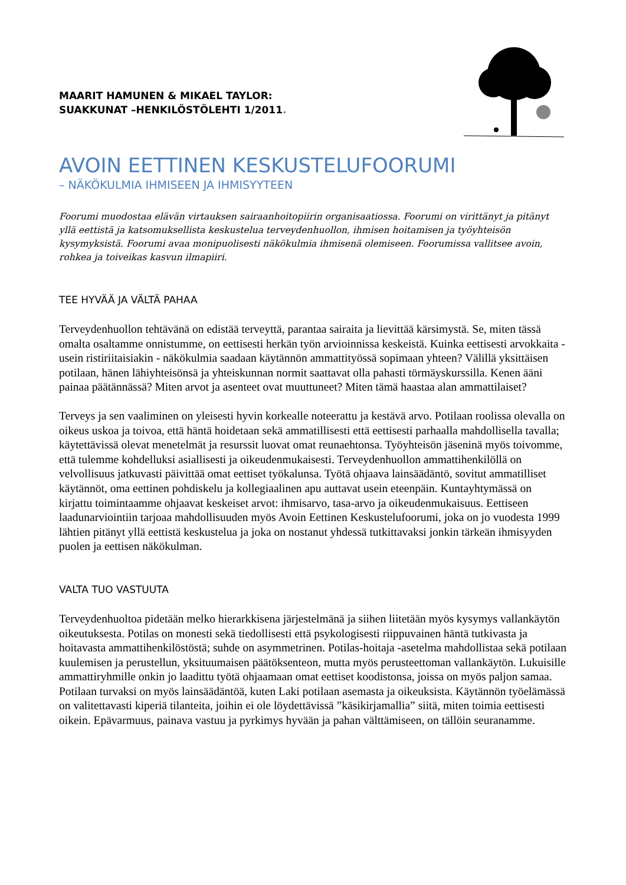MAARIT HAMUNEN & MIKAEL TAYLOR:
SUAKKUNAT –HENKILÖSTÖLEHTI 1/2011.
AVOIN EETTINEN KESKUSTELUFOORUMI
– NÄKÖKULMIA IHMISEEN JA IHMISYYTEEN
Foorumi muodostaa elävän virtauksen sairaanhoitopiirin organisaatiossa. Foorumi on virittänyt ja pitänyt yllä eettistä ja katsomuksellista keskustelua terveydenhuollon, ihmisen hoitamisen ja työyhteisön kysymyksistä. Foorumi avaa monipuolisesti näkökulmia ihmisenä olemiseen. Foorumissa vallitsee avoin, rohkea ja toiveikas kasvun ilmapiiri.
TEE HYVÄÄ JA VÄLTÄ PAHAA
Terveydenhuollon tehtävänä on edistää terveyttä, parantaa sairaita ja lievittää kärsimystä. Se, miten tässä omalta osaltamme onnistumme, on eettisesti herkän työn arvioinnissa keskeistä. Kuinka eettisesti arvokkaita - usein ristiriitaisiakin - näkökulmia saadaan käytännön ammattityössä sopimaan yhteen? Välillä yksittäisen potilaan, hänen lähiyhteisönsä ja yhteiskunnan normit saattavat olla pahasti törmäyskurssilla. Kenen ääni painaa päätännässä? Miten arvot ja asenteet ovat muuttuneet? Miten tämä haastaa alan ammattilaiset?
Terveys ja sen vaaliminen on yleisesti hyvin korkealle noteerattu ja kestävä arvo. Potilaan roolissa olevalla on oikeus uskoa ja toivoa, että häntä hoidetaan sekä ammatillisesti että eettisesti parhaalla mahdollisella tavalla; käytettävissä olevat menetelmät ja resurssit luovat omat reunaehtonsa. Työyhteisön jäseninä myös toivomme, että tulemme kohdelluksi asiallisesti ja oikeudenmukaisesti. Terveydenhuollon ammattihenkilöllä on velvollisuus jatkuvasti päivittää omat eettiset työkalunsa. Työtä ohjaava lainsäädäntö, sovitut ammatilliset käytännöt, oma eettinen pohdiskelu ja kollegiaalinen apu auttavat usein eteenpäin. Kuntayhtymässä on kirjattu toimintaamme ohjaavat keskeiset arvot: ihmisarvo, tasa-arvo ja oikeudenmukaisuus. Eettiseen laadunarviointiin tarjoaa mahdollisuuden myös Avoin Eettinen Keskustelufoorumi, joka on jo vuodesta 1999 lähtien pitänyt yllä eettistä keskustelua ja joka on nostanut yhdessä tutkittavaksi jonkin tärkeän ihmisyyden puolen ja eettisen näkökulman.
VALTA TUO VASTUUTA
Terveydenhuoltoa pidetään melko hierarkkisena järjestelmänä ja siihen liitetään myös kysymys vallankäytön oikeutuksesta. Potilas on monesti sekä tiedollisesti että psykologisesti riippuvainen häntä tutkivasta ja hoitavasta ammattihenkilöstöstä; suhde on asymmetrinen. Potilas-hoitaja -asetelma mahdollistaa sekä potilaan kuulemisen ja perustellun, yksituumaisen päätöksenteon, mutta myös perusteettoman vallankäytön. Lukuisille ammattiryhmille onkin jo laadittu työtä ohjaamaan omat eettiset koodistonsa, joissa on myös paljon samaa. Potilaan turvaksi on myös lainsäädäntöä, kuten Laki potilaan asemasta ja oikeuksista. Käytännön työelämässä on valitettavasti kiperiä tilanteita, joihin ei ole löydettävissä ”käsikirjamallia” siitä, miten toimia eettisesti oikein. Epävarmuus, painava vastuu ja pyrkimys hyvään ja pahan välttämiseen, on tällöin seuranamme.